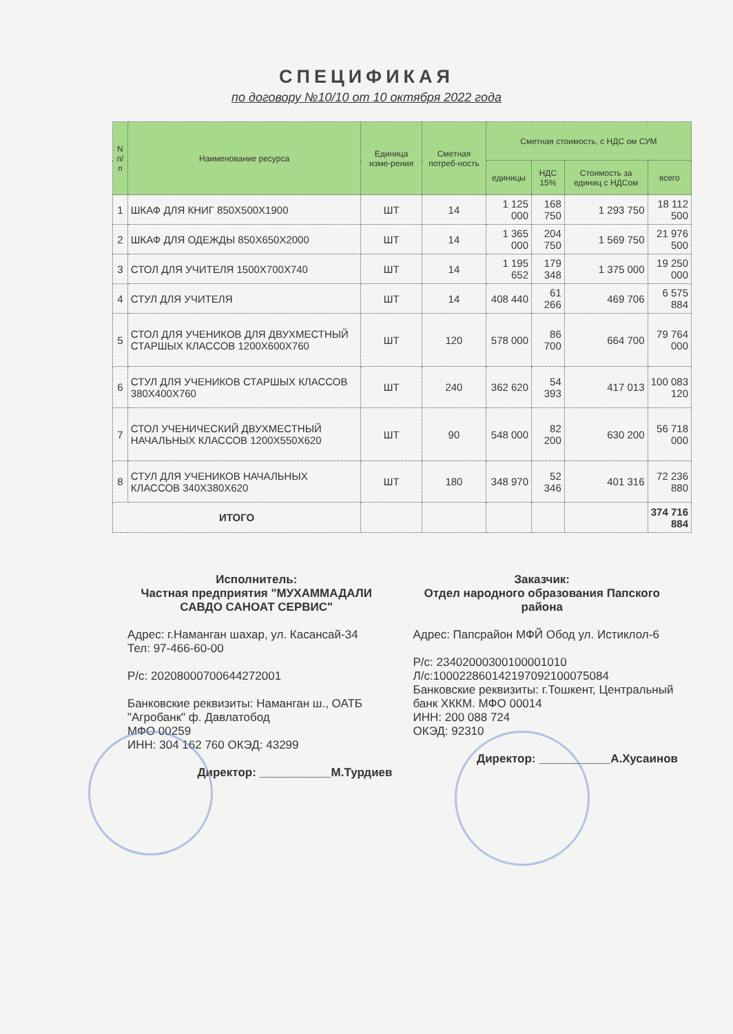СПЕЦИФИКАЯ
по договору №10/10 от 10 октября 2022 года
| N п/п | Наименование ресурса | Единица изме-рения | Сметная потреб-ность | Сметная стоимость, с НДС ом СУМ | | | |
| --- | --- | --- | --- | --- | --- | --- | --- |
| | | | | единицы | НДС 15% | Стоимость за единиц с НДСом | всего |
| 1 | ШКАФ ДЛЯ КНИГ 850X500X1900 | ШТ | 14 | 1 125 000 | 168 750 | 1 293 750 | 18 112 500 |
| 2 | ШКАФ ДЛЯ ОДЕЖДЫ 850X650X2000 | ШТ | 14 | 1 365 000 | 204 750 | 1 569 750 | 21 976 500 |
| 3 | СТОЛ ДЛЯ УЧИТЕЛЯ 1500X700X740 | ШТ | 14 | 1 195 652 | 179 348 | 1 375 000 | 19 250 000 |
| 4 | СТУЛ ДЛЯ УЧИТЕЛЯ | ШТ | 14 | 408 440 | 61 266 | 469 706 | 6 575 884 |
| 5 | СТОЛ ДЛЯ УЧЕНИКОВ ДЛЯ ДВУХМЕСТНЫЙ СТАРШЫХ КЛАССОВ 1200X600X760 | ШТ | 120 | 578 000 | 86 700 | 664 700 | 79 764 000 |
| 6 | СТУЛ ДЛЯ УЧЕНИКОВ СТАРШЫХ КЛАССОВ 380X400X760 | ШТ | 240 | 362 620 | 54 393 | 417 013 | 100 083 120 |
| 7 | СТОЛ УЧЕНИЧЕСКИЙ ДВУХМЕСТНЫЙ НАЧАЛЬНЫХ КЛАССОВ 1200X550X620 | ШТ | 90 | 548 000 | 82 200 | 630 200 | 56 718 000 |
| 8 | СТУЛ ДЛЯ УЧЕНИКОВ НАЧАЛЬНЫХ КЛАССОВ 340X380X620 | ШТ | 180 | 348 970 | 52 346 | 401 316 | 72 236 880 |
| ИТОГО | | | | | | | 374 716 884 |
Исполнитель:
Частная предприятия "МУХАММАДАЛИ САВДО САНОАТ СЕРВИС"
Адрес: г.Наманган шахар, ул. Касансай-34
Тел: 97-466-60-00
Р/с: 20208000700644272001
Банковские реквизиты: Наманган ш., ОАТБ "Агробанк" ф. Давлатобод
МФО 00259
ИНН: 304 162 760 ОКЭД: 43299
Директор: ___________М.Турдиев
Заказчик:
Отдел народного образования Папского района
Адрес: Папсрайон МФЙ Обод ул. Истиклол-6
Р/с: 23402000300100001010
Л/с:100022860142197092100075084
Банковские реквизиты: г.Тошкент, Центральный банк ХККМ. МФО 00014
ИНН: 200 088 724
ОКЭД: 92310
Директор: ___________А.Хусаинов